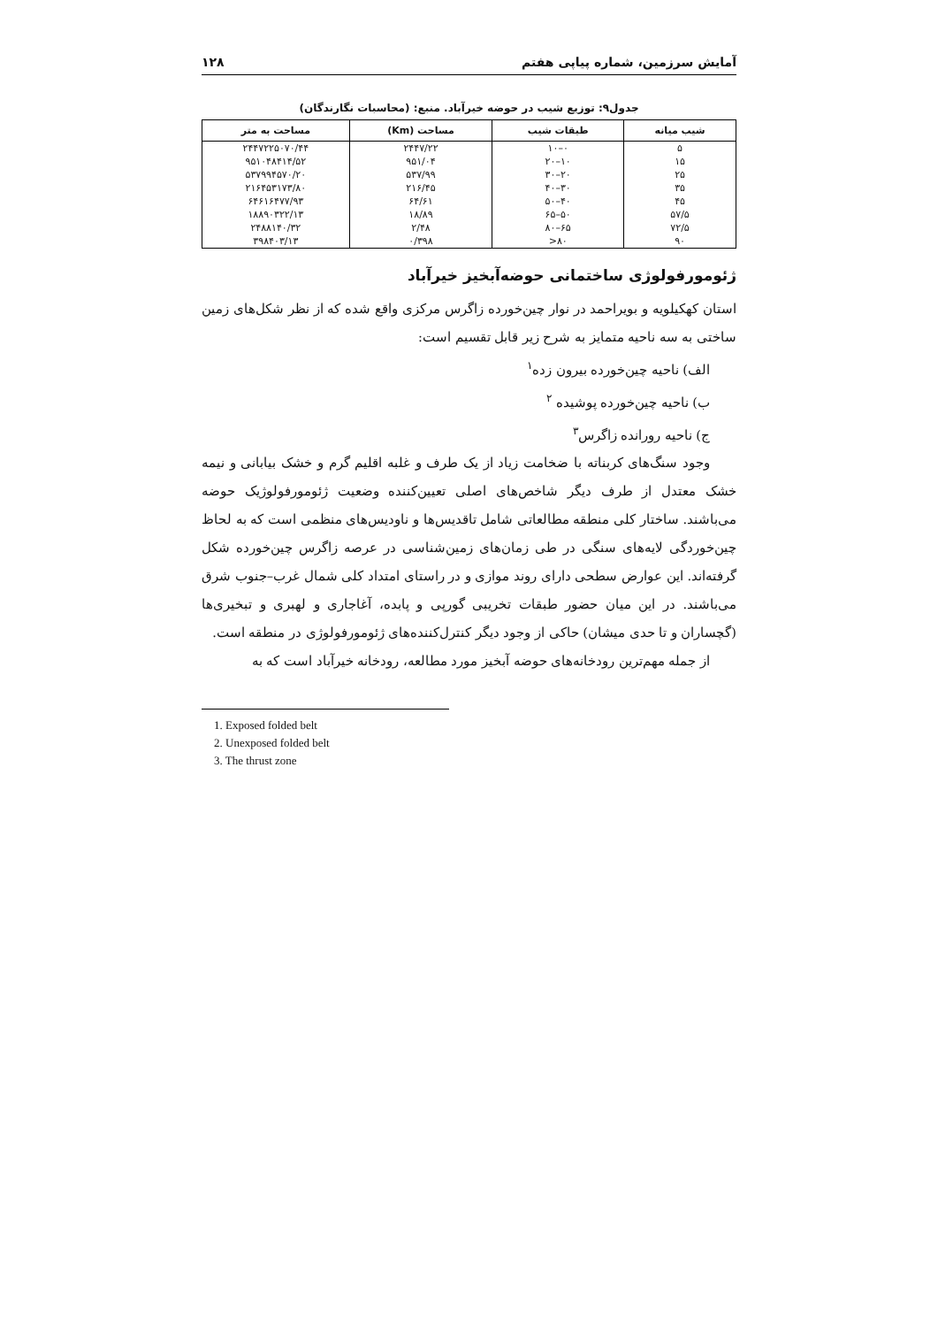آمایش سرزمین، شماره پیاپی هفتم ۱۲۸
جدول۹: توزیع شیب در حوضه خیرآباد. منبع: (محاسبات نگارندگان)
| شیب میانه | طبقات شیب | مساحت (Km) | مساحت به متر |
| --- | --- | --- | --- |
| ۵ | ۰–۱۰ | ۲۴۴۷/۲۲ | ۲۴۴۷۲۲۵۰۷۰/۴۴ |
| ۱۵ | ۱۰–۲۰ | ۹۵۱/۰۴ | ۹۵۱۰۴۸۴۱۴/۵۲ |
| ۲۵ | ۲۰–۳۰ | ۵۳۷/۹۹ | ۵۳۷۹۹۴۵۷۰/۲۰ |
| ۳۵ | ۳۰–۴۰ | ۲۱۶/۴۵ | ۲۱۶۴۵۳۱۷۳/۸۰ |
| ۴۵ | ۴۰–۵۰ | ۶۴/۶۱ | ۶۴۶۱۶۴۷۷/۹۳ |
| ۵۷/۵ | ۵۰–۶۵ | ۱۸/۸۹ | ۱۸۸۹۰۳۲۲/۱۳ |
| ۷۲/۵ | ۶۵–۸۰ | ۲/۴۸ | ۲۴۸۸۱۴۰/۳۲ |
| ۹۰ | ۸۰< | ۰/۳۹۸ | ۳۹۸۴۰۳/۱۳ |
ژئومورفولوژی ساختمانی حوضه‌آبخیز خیرآباد
استان کهکیلویه و بویراحمد در نوار چین‌خورده زاگرس مرکزی واقع شده که از نظر شکل‌های زمین ساختی به سه ناحیه متمایز به شرح زیر قابل تقسیم است:
الف) ناحیه چین‌خورده بیرون زده<sup>۱</sup>
ب) ناحیه چین‌خورده پوشیده <sup>۲</sup>
ج) ناحیه رورانده زاگرس<sup>۳</sup>
وجود سنگ‌های کربناته با ضخامت زیاد از یک طرف و غلبه اقلیم گرم و خشک بیابانی و نیمه خشک معتدل از طرف دیگر شاخص‌های اصلی تعیین‌کننده وضعیت ژئومورفولوژیک حوضه می‌باشند. ساختار کلی منطقه مطالعاتی شامل تاقدیس‌ها و ناودیس‌های منظمی است که به لحاظ چین‌خوردگی لایه‌های سنگی در طی زمان‌های زمین‌شناسی در عرصه زاگرس چین‌خورده شکل گرفته‌اند. این عوارض سطحی دارای روند موازی و در راستای امتداد کلی شمال غرب–جنوب شرق می‌باشند. در این میان حضور طبقات تخریبی گورپی و پابده، آغاجاری و لهبری و تبخیری‌ها (گچساران و تا حدی میشان) حاکی از وجود دیگر کنترل‌کننده‌های ژئومورفولوژی در منطقه است.
از جمله مهم‌ترین رودخانه‌های حوضه آبخیز مورد مطالعه، رودخانه خیرآباد است که به
1. Exposed folded belt
2. Unexposed folded belt
3. The thrust zone